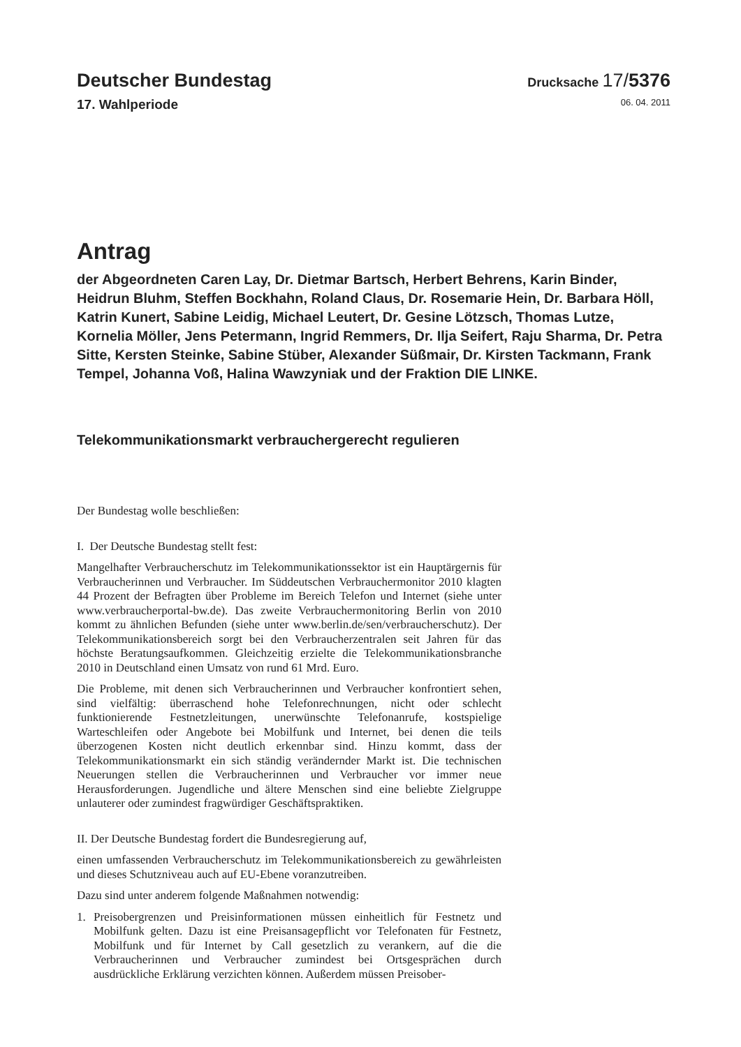Deutscher Bundestag
Drucksache 17/5376
17. Wahlperiode 06. 04. 2011
Antrag
der Abgeordneten Caren Lay, Dr. Dietmar Bartsch, Herbert Behrens, Karin Binder, Heidrun Bluhm, Steffen Bockhahn, Roland Claus, Dr. Rosemarie Hein, Dr. Barbara Höll, Katrin Kunert, Sabine Leidig, Michael Leutert, Dr. Gesine Lötzsch, Thomas Lutze, Kornelia Möller, Jens Petermann, Ingrid Remmers, Dr. Ilja Seifert, Raju Sharma, Dr. Petra Sitte, Kersten Steinke, Sabine Stüber, Alexander Süßmair, Dr. Kirsten Tackmann, Frank Tempel, Johanna Voß, Halina Wawzyniak und der Fraktion DIE LINKE.
Telekommunikationsmarkt verbrauchergerecht regulieren
Der Bundestag wolle beschließen:
I. Der Deutsche Bundestag stellt fest:
Mangelhafter Verbraucherschutz im Telekommunikationssektor ist ein Hauptärgernis für Verbraucherinnen und Verbraucher. Im Süddeutschen Verbrauchermonitor 2010 klagten 44 Prozent der Befragten über Probleme im Bereich Telefon und Internet (siehe unter www.verbraucherportal-bw.de). Das zweite Verbrauchermonitoring Berlin von 2010 kommt zu ähnlichen Befunden (siehe unter www.berlin.de/sen/verbraucherschutz). Der Telekommunikationsbereich sorgt bei den Verbraucherzentralen seit Jahren für das höchste Beratungsaufkommen. Gleichzeitig erzielte die Telekommunikationsbranche 2010 in Deutschland einen Umsatz von rund 61 Mrd. Euro.
Die Probleme, mit denen sich Verbraucherinnen und Verbraucher konfrontiert sehen, sind vielfältig: überraschend hohe Telefonrechnungen, nicht oder schlecht funktionierende Festnetzleitungen, unerwünschte Telefonanrufe, kostspielige Warteschleifen oder Angebote bei Mobilfunk und Internet, bei denen die teils überzogenen Kosten nicht deutlich erkennbar sind. Hinzu kommt, dass der Telekommunikationsmarkt ein sich ständig verändernder Markt ist. Die technischen Neuerungen stellen die Verbraucherinnen und Verbraucher vor immer neue Herausforderungen. Jugendliche und ältere Menschen sind eine beliebte Zielgruppe unlauterer oder zumindest fragwürdiger Geschäftspraktiken.
II. Der Deutsche Bundestag fordert die Bundesregierung auf,
einen umfassenden Verbraucherschutz im Telekommunikationsbereich zu gewährleisten und dieses Schutzniveau auch auf EU-Ebene voranzutreiben.
Dazu sind unter anderem folgende Maßnahmen notwendig:
1. Preisobergrenzen und Preisinformationen müssen einheitlich für Festnetz und Mobilfunk gelten. Dazu ist eine Preisansagepflicht vor Telefonaten für Festnetz, Mobilfunk und für Internet by Call gesetzlich zu verankern, auf die die Verbraucherinnen und Verbraucher zumindest bei Ortsgesprächen durch ausdrückliche Erklärung verzichten können. Außerdem müssen Preisober-